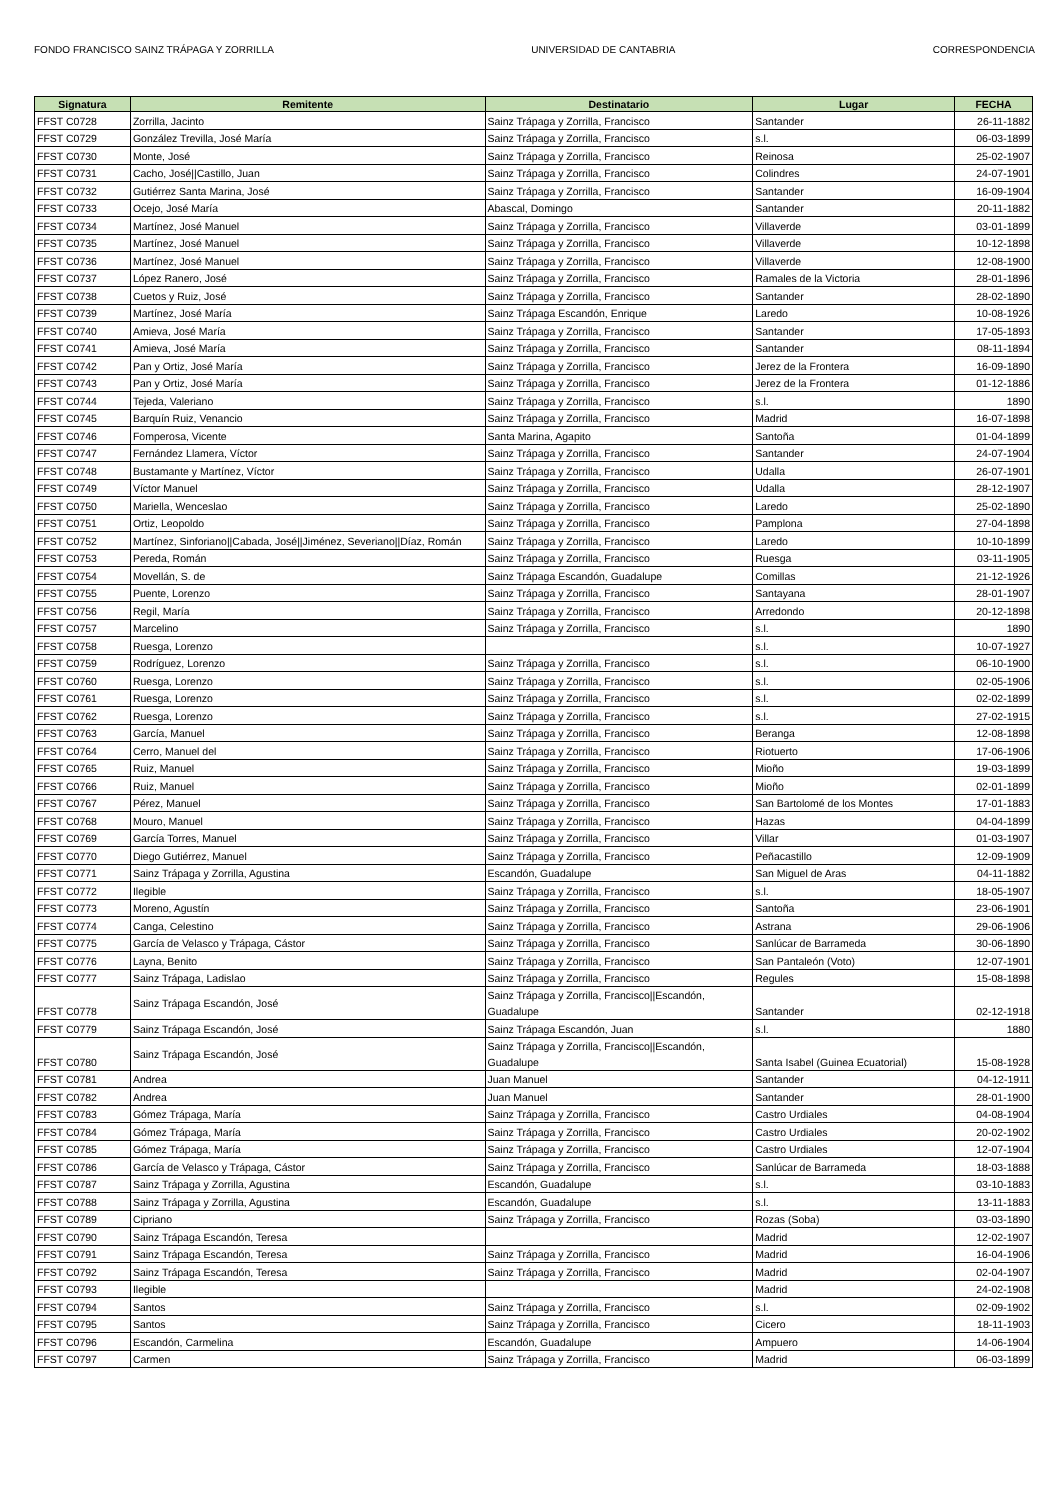FONDO FRANCISCO SAINZ TRÁPAGA Y ZORRILLA UNIVERSIDAD DE CANTABRIA CORRESPONDENCIA
| Signatura | Remitente | Destinatario | Lugar | FECHA |
| --- | --- | --- | --- | --- |
| FFST C0728 | Zorrilla, Jacinto | Sainz Trápaga y Zorrilla, Francisco | Santander | 26-11-1882 |
| FFST C0729 | González Trevilla, José María | Sainz Trápaga y Zorrilla, Francisco | s.l. | 06-03-1899 |
| FFST C0730 | Monte, José | Sainz Trápaga y Zorrilla, Francisco | Reinosa | 25-02-1907 |
| FFST C0731 | Cacho, José//Castillo, Juan | Sainz Trápaga y Zorrilla, Francisco | Colindres | 24-07-1901 |
| FFST C0732 | Gutiérrez Santa Marina, José | Sainz Trápaga y Zorrilla, Francisco | Santander | 16-09-1904 |
| FFST C0733 | Ocejo, José María | Abascal, Domingo | Santander | 20-11-1882 |
| FFST C0734 | Martínez, José Manuel | Sainz Trápaga y Zorrilla, Francisco | Villaverde | 03-01-1899 |
| FFST C0735 | Martínez, José Manuel | Sainz Trápaga y Zorrilla, Francisco | Villaverde | 10-12-1898 |
| FFST C0736 | Martínez, José Manuel | Sainz Trápaga y Zorrilla, Francisco | Villaverde | 12-08-1900 |
| FFST C0737 | López Ranero, José | Sainz Trápaga y Zorrilla, Francisco | Ramales de la Victoria | 28-01-1896 |
| FFST C0738 | Cuetos y Ruiz, José | Sainz Trápaga y Zorrilla, Francisco | Santander | 28-02-1890 |
| FFST C0739 | Martínez, José María | Sainz Trápaga Escandón, Enrique | Laredo | 10-08-1926 |
| FFST C0740 | Amieva, José María | Sainz Trápaga y Zorrilla, Francisco | Santander | 17-05-1893 |
| FFST C0741 | Amieva, José María | Sainz Trápaga y Zorrilla, Francisco | Santander | 08-11-1894 |
| FFST C0742 | Pan y Ortiz, José María | Sainz Trápaga y Zorrilla, Francisco | Jerez de la Frontera | 16-09-1890 |
| FFST C0743 | Pan y Ortiz, José María | Sainz Trápaga y Zorrilla, Francisco | Jerez de la Frontera | 01-12-1886 |
| FFST C0744 | Tejeda, Valeriano | Sainz Trápaga y Zorrilla, Francisco | s.l. | 1890 |
| FFST C0745 | Barquín Ruiz, Venancio | Sainz Trápaga y Zorrilla, Francisco | Madrid | 16-07-1898 |
| FFST C0746 | Fomperosa, Vicente | Santa Marina, Agapito | Santoña | 01-04-1899 |
| FFST C0747 | Fernández Llamera, Víctor | Sainz Trápaga y Zorrilla, Francisco | Santander | 24-07-1904 |
| FFST C0748 | Bustamante y Martínez, Víctor | Sainz Trápaga y Zorrilla, Francisco | Udalla | 26-07-1901 |
| FFST C0749 | Víctor Manuel | Sainz Trápaga y Zorrilla, Francisco | Udalla | 28-12-1907 |
| FFST C0750 | Mariella, Wenceslao | Sainz Trápaga y Zorrilla, Francisco | Laredo | 25-02-1890 |
| FFST C0751 | Ortiz, Leopoldo | Sainz Trápaga y Zorrilla, Francisco | Pamplona | 27-04-1898 |
| FFST C0752 | Martínez, Sinforiano//Cabada, José//Jiménez, Severiano//Díaz, Román | Sainz Trápaga y Zorrilla, Francisco | Laredo | 10-10-1899 |
| FFST C0753 | Pereda, Román | Sainz Trápaga y Zorrilla, Francisco | Ruesga | 03-11-1905 |
| FFST C0754 | Movellán, S. de | Sainz Trápaga Escandón, Guadalupe | Comillas | 21-12-1926 |
| FFST C0755 | Puente, Lorenzo | Sainz Trápaga y Zorrilla, Francisco | Santayana | 28-01-1907 |
| FFST C0756 | Regil, María | Sainz Trápaga y Zorrilla, Francisco | Arredondo | 20-12-1898 |
| FFST C0757 | Marcelino | Sainz Trápaga y Zorrilla, Francisco | s.l. | 1890 |
| FFST C0758 | Ruesga, Lorenzo | | s.l. | 10-07-1927 |
| FFST C0759 | Rodríguez, Lorenzo | Sainz Trápaga y Zorrilla, Francisco | s.l. | 06-10-1900 |
| FFST C0760 | Ruesga, Lorenzo | Sainz Trápaga y Zorrilla, Francisco | s.l. | 02-05-1906 |
| FFST C0761 | Ruesga, Lorenzo | Sainz Trápaga y Zorrilla, Francisco | s.l. | 02-02-1899 |
| FFST C0762 | Ruesga, Lorenzo | Sainz Trápaga y Zorrilla, Francisco | s.l. | 27-02-1915 |
| FFST C0763 | García, Manuel | Sainz Trápaga y Zorrilla, Francisco | Beranga | 12-08-1898 |
| FFST C0764 | Cerro, Manuel del | Sainz Trápaga y Zorrilla, Francisco | Riotuerto | 17-06-1906 |
| FFST C0765 | Ruiz, Manuel | Sainz Trápaga y Zorrilla, Francisco | Mioño | 19-03-1899 |
| FFST C0766 | Ruiz, Manuel | Sainz Trápaga y Zorrilla, Francisco | Mioño | 02-01-1899 |
| FFST C0767 | Pérez, Manuel | Sainz Trápaga y Zorrilla, Francisco | San Bartolomé de los Montes | 17-01-1883 |
| FFST C0768 | Mouro, Manuel | Sainz Trápaga y Zorrilla, Francisco | Hazas | 04-04-1899 |
| FFST C0769 | García Torres, Manuel | Sainz Trápaga y Zorrilla, Francisco | Villar | 01-03-1907 |
| FFST C0770 | Diego Gutiérrez, Manuel | Sainz Trápaga y Zorrilla, Francisco | Peñacastillo | 12-09-1909 |
| FFST C0771 | Sainz Trápaga y Zorrilla, Agustina | Escandón, Guadalupe | San Miguel de Aras | 04-11-1882 |
| FFST C0772 | Ilegible | Sainz Trápaga y Zorrilla, Francisco | s.l. | 18-05-1907 |
| FFST C0773 | Moreno, Agustín | Sainz Trápaga y Zorrilla, Francisco | Santoña | 23-06-1901 |
| FFST C0774 | Canga, Celestino | Sainz Trápaga y Zorrilla, Francisco | Astrana | 29-06-1906 |
| FFST C0775 | García de Velasco y Trápaga, Cástor | Sainz Trápaga y Zorrilla, Francisco | Sanlúcar de Barrameda | 30-06-1890 |
| FFST C0776 | Layna, Benito | Sainz Trápaga y Zorrilla, Francisco | San Pantaleón (Voto) | 12-07-1901 |
| FFST C0777 | Sainz Trápaga, Ladislao | Sainz Trápaga y Zorrilla, Francisco | Regules | 15-08-1898 |
| FFST C0778 | Sainz Trápaga Escandón, José | Sainz Trápaga y Zorrilla, Francisco//Escandón, Guadalupe | Santander | 02-12-1918 |
| FFST C0779 | Sainz Trápaga Escandón, José | Sainz Trápaga Escandón, Juan | s.l. | 1880 |
| FFST C0780 | Sainz Trápaga Escandón, José | Sainz Trápaga y Zorrilla, Francisco//Escandón, Guadalupe | Santa Isabel (Guinea Ecuatorial) | 15-08-1928 |
| FFST C0781 | Andrea | Juan Manuel | Santander | 04-12-1911 |
| FFST C0782 | Andrea | Juan Manuel | Santander | 28-01-1900 |
| FFST C0783 | Gómez Trápaga, María | Sainz Trápaga y Zorrilla, Francisco | Castro Urdiales | 04-08-1904 |
| FFST C0784 | Gómez Trápaga, María | Sainz Trápaga y Zorrilla, Francisco | Castro Urdiales | 20-02-1902 |
| FFST C0785 | Gómez Trápaga, María | Sainz Trápaga y Zorrilla, Francisco | Castro Urdiales | 12-07-1904 |
| FFST C0786 | García de Velasco y Trápaga, Cástor | Sainz Trápaga y Zorrilla, Francisco | Sanlúcar de Barrameda | 18-03-1888 |
| FFST C0787 | Sainz Trápaga y Zorrilla, Agustina | Escandón, Guadalupe | s.l. | 03-10-1883 |
| FFST C0788 | Sainz Trápaga y Zorrilla, Agustina | Escandón, Guadalupe | s.l. | 13-11-1883 |
| FFST C0789 | Cipriano | Sainz Trápaga y Zorrilla, Francisco | Rozas (Soba) | 03-03-1890 |
| FFST C0790 | Sainz Trápaga Escandón, Teresa | | Madrid | 12-02-1907 |
| FFST C0791 | Sainz Trápaga Escandón, Teresa | Sainz Trápaga y Zorrilla, Francisco | Madrid | 16-04-1906 |
| FFST C0792 | Sainz Trápaga Escandón, Teresa | Sainz Trápaga y Zorrilla, Francisco | Madrid | 02-04-1907 |
| FFST C0793 | Ilegible | | Madrid | 24-02-1908 |
| FFST C0794 | Santos | Sainz Trápaga y Zorrilla, Francisco | s.l. | 02-09-1902 |
| FFST C0795 | Santos | Sainz Trápaga y Zorrilla, Francisco | Cicero | 18-11-1903 |
| FFST C0796 | Escandón, Carmelina | Escandón, Guadalupe | Ampuero | 14-06-1904 |
| FFST C0797 | Carmen | Sainz Trápaga y Zorrilla, Francisco | Madrid | 06-03-1899 |